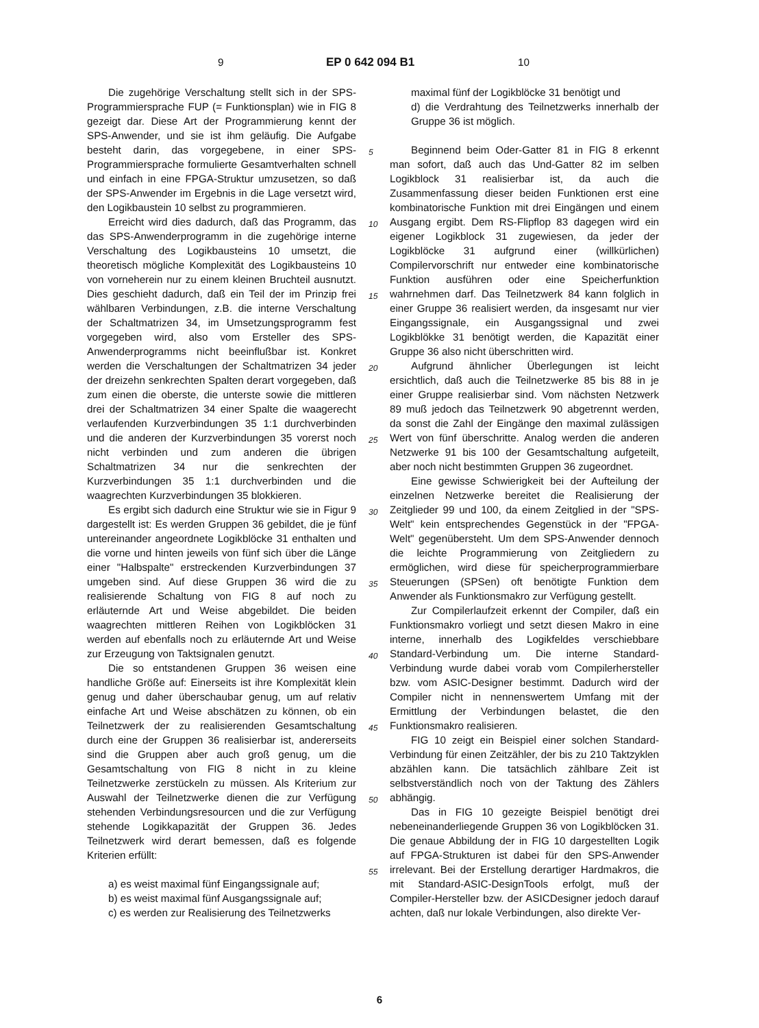9 EP 0 642 094 B1 10
Die zugehörige Verschaltung stellt sich in der SPS-Programmiersprache FUP (= Funktionsplan) wie in FIG 8 gezeigt dar. Diese Art der Programmierung kennt der SPS-Anwender, und sie ist ihm geläufig. Die Aufgabe besteht darin, das vorgegebene, in einer SPS-Programmiersprache formulierte Gesamtverhalten schnell und einfach in eine FPGA-Struktur umzusetzen, so daß der SPS-Anwender im Ergebnis in die Lage versetzt wird, den Logikbaustein 10 selbst zu programmieren.
Erreicht wird dies dadurch, daß das Programm, das das SPS-Anwenderprogramm in die zugehörige interne Verschaltung des Logikbausteins 10 umsetzt, die theoretisch mögliche Komplexität des Logikbausteins 10 von vorneherein nur zu einem kleinen Bruchteil ausnutzt. Dies geschieht dadurch, daß ein Teil der im Prinzip frei wählbaren Verbindungen, z.B. die interne Verschaltung der Schaltmatrizen 34, im Umsetzungsprogramm fest vorgegeben wird, also vom Ersteller des SPS-Anwenderprogramms nicht beeinflußbar ist. Konkret werden die Verschaltungen der Schaltmatrizen 34 jeder der dreizehn senkrechten Spalten derart vorgegeben, daß zum einen die oberste, die unterste sowie die mittleren drei der Schaltmatrizen 34 einer Spalte die waagerecht verlaufenden Kurzverbindungen 35 1:1 durchverbinden und die anderen der Kurzverbindungen 35 vorerst noch nicht verbinden und zum anderen die übrigen Schaltmatrizen 34 nur die senkrechten der Kurzverbindungen 35 1:1 durchverbinden und die waagrechten Kurzverbindungen 35 blokkieren.
Es ergibt sich dadurch eine Struktur wie sie in Figur 9 dargestellt ist: Es werden Gruppen 36 gebildet, die je fünf untereinander angeordnete Logikblöcke 31 enthalten und die vorne und hinten jeweils von fünf sich über die Länge einer "Halbspalte" erstreckenden Kurzverbindungen 37 umgeben sind. Auf diese Gruppen 36 wird die zu realisierende Schaltung von FIG 8 auf noch zu erläuternde Art und Weise abgebildet. Die beiden waagrechten mittleren Reihen von Logikblöcken 31 werden auf ebenfalls noch zu erläuternde Art und Weise zur Erzeugung von Taktsignalen genutzt.
Die so entstandenen Gruppen 36 weisen eine handliche Größe auf: Einerseits ist ihre Komplexität klein genug und daher überschaubar genug, um auf relativ einfache Art und Weise abschätzen zu können, ob ein Teilnetzwerk der zu realisierenden Gesamtschaltung durch eine der Gruppen 36 realisierbar ist, andererseits sind die Gruppen aber auch groß genug, um die Gesamtschaltung von FIG 8 nicht in zu kleine Teilnetzwerke zerstückeln zu müssen. Als Kriterium zur Auswahl der Teilnetzwerke dienen die zur Verfügung stehenden Verbindungsresourcen und die zur Verfügung stehende Logikkapazität der Gruppen 36. Jedes Teilnetzwerk wird derart bemessen, daß es folgende Kriterien erfüllt:
a) es weist maximal fünf Eingangssignale auf;
b) es weist maximal fünf Ausgangssignale auf;
c) es werden zur Realisierung des Teilnetzwerks
5
10
15
20
25
30
35
40
45
50
55
maximal fünf der Logikblöcke 31 benötigt und
d) die Verdrahtung des Teilnetzwerks innerhalb der Gruppe 36 ist möglich.
Beginnend beim Oder-Gatter 81 in FIG 8 erkennt man sofort, daß auch das Und-Gatter 82 im selben Logikblock 31 realisierbar ist, da auch die Zusammenfassung dieser beiden Funktionen erst eine kombinatorische Funktion mit drei Eingängen und einem Ausgang ergibt. Dem RS-Flipflop 83 dagegen wird ein eigener Logikblock 31 zugewiesen, da jeder der Logikblöcke 31 aufgrund einer (willkürlichen) Compilervorschrift nur entweder eine kombinatorische Funktion ausführen oder eine Speicherfunktion wahrnehmen darf. Das Teilnetzwerk 84 kann folglich in einer Gruppe 36 realisiert werden, da insgesamt nur vier Eingangssignale, ein Ausgangssignal und zwei Logikblökke 31 benötigt werden, die Kapazität einer Gruppe 36 also nicht überschritten wird.
Aufgrund ähnlicher Überlegungen ist leicht ersichtlich, daß auch die Teilnetzwerke 85 bis 88 in je einer Gruppe realisierbar sind. Vom nächsten Netzwerk 89 muß jedoch das Teilnetzwerk 90 abgetrennt werden, da sonst die Zahl der Eingänge den maximal zulässigen Wert von fünf überschritte. Analog werden die anderen Netzwerke 91 bis 100 der Gesamtschaltung aufgeteilt, aber noch nicht bestimmten Gruppen 36 zugeordnet.
Eine gewisse Schwierigkeit bei der Aufteilung der einzelnen Netzwerke bereitet die Realisierung der Zeitglieder 99 und 100, da einem Zeitglied in der "SPS-Welt" kein entsprechendes Gegenstück in der "FPGA-Welt" gegenübersteht. Um dem SPS-Anwender dennoch die leichte Programmierung von Zeitgliedern zu ermöglichen, wird diese für speicherprogrammierbare Steuerungen (SPSen) oft benötigte Funktion dem Anwender als Funktionsmakro zur Verfügung gestellt.
Zur Compilerlaufzeit erkennt der Compiler, daß ein Funktionsmakro vorliegt und setzt diesen Makro in eine interne, innerhalb des Logikfeldes verschiebbare Standard-Verbindung um. Die interne Standard-Verbindung wurde dabei vorab vom Compilerhersteller bzw. vom ASIC-Designer bestimmt. Dadurch wird der Compiler nicht in nennenswertem Umfang mit der Ermittlung der Verbindungen belastet, die den Funktionsmakro realisieren.
FIG 10 zeigt ein Beispiel einer solchen Standard-Verbindung für einen Zeitzähler, der bis zu 210 Taktzyklen abzählen kann. Die tatsächlich zählbare Zeit ist selbstverständlich noch von der Taktung des Zählers abhängig.
Das in FIG 10 gezeigte Beispiel benötigt drei nebeneinanderliegende Gruppen 36 von Logikblöcken 31. Die genaue Abbildung der in FIG 10 dargestellten Logik auf FPGA-Strukturen ist dabei für den SPS-Anwender irrelevant. Bei der Erstellung derartiger Hardmakros, die mit Standard-ASIC-DesignTools erfolgt, muß der Compiler-Hersteller bzw. der ASICDesigner jedoch darauf achten, daß nur lokale Verbindungen, also direkte Ver-
6